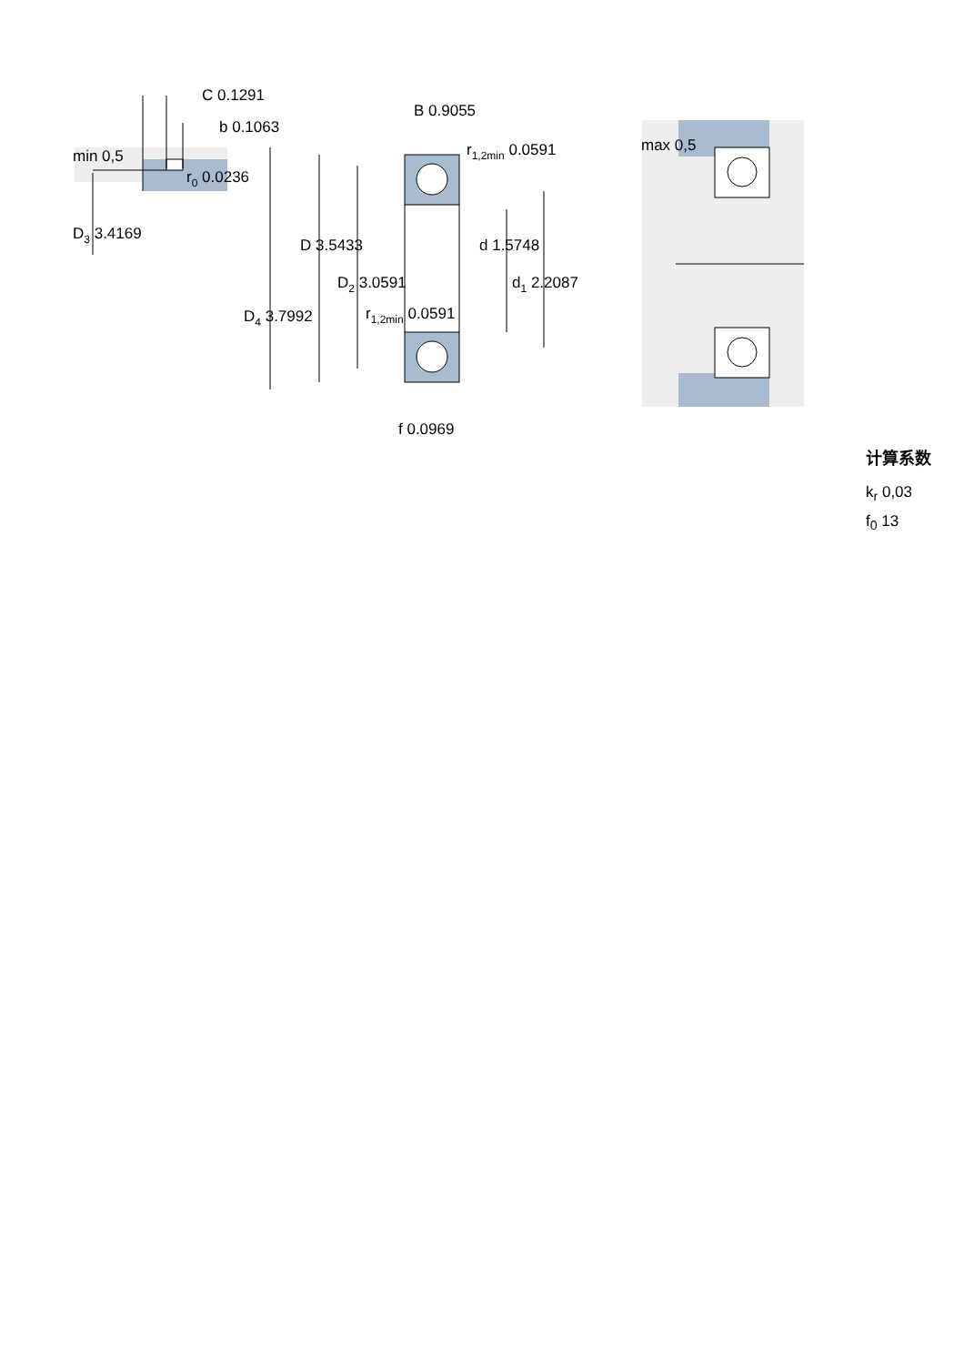C 0.1291
b 0.1063
min 0,5
r0 0.0236
D3 3.4169
B 0.9055
r1,2min 0.0591
D 3.5433
d 1.5748
D2 3.0591
d1 2.2087
D4 3.7992
r1,2min 0.0591
f 0.0969
max 0,5
计算系数
k<sub>r</sub> 0,03
f<sub>0</sub> 13